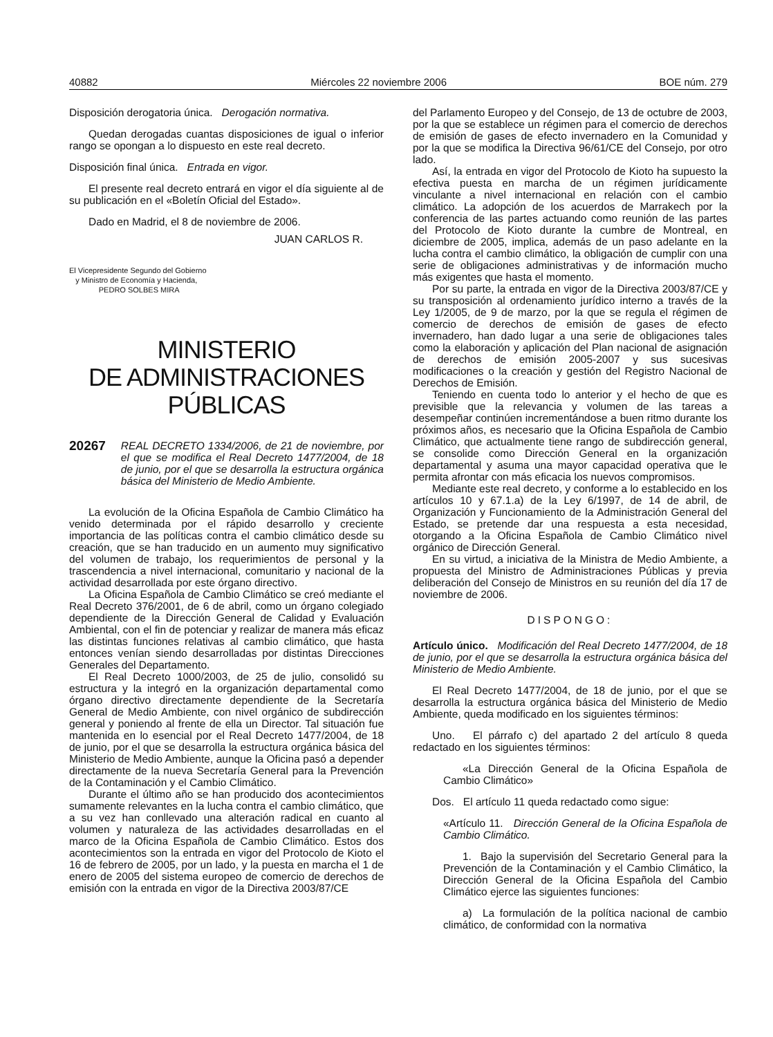40882 Miércoles 22 noviembre 2006 BOE núm. 279
Disposición derogatoria única. Derogación normativa.
Quedan derogadas cuantas disposiciones de igual o inferior rango se opongan a lo dispuesto en este real decreto.
Disposición final única. Entrada en vigor.
El presente real decreto entrará en vigor el día siguiente al de su publicación en el «Boletín Oficial del Estado».
Dado en Madrid, el 8 de noviembre de 2006.
JUAN CARLOS R.
El Vicepresidente Segundo del Gobierno
y Ministro de Economía y Hacienda,
PEDRO SOLBES MIRA
MINISTERIO
DE ADMINISTRACIONES PÚBLICAS
20267 REAL DECRETO 1334/2006, de 21 de noviembre, por el que se modifica el Real Decreto 1477/2004, de 18 de junio, por el que se desarrolla la estructura orgánica básica del Ministerio de Medio Ambiente.
La evolución de la Oficina Española de Cambio Climático ha venido determinada por el rápido desarrollo y creciente importancia de las políticas contra el cambio climático desde su creación, que se han traducido en un aumento muy significativo del volumen de trabajo, los requerimientos de personal y la trascendencia a nivel internacional, comunitario y nacional de la actividad desarrollada por este órgano directivo.
La Oficina Española de Cambio Climático se creó mediante el Real Decreto 376/2001, de 6 de abril, como un órgano colegiado dependiente de la Dirección General de Calidad y Evaluación Ambiental, con el fin de potenciar y realizar de manera más eficaz las distintas funciones relativas al cambio climático, que hasta entonces venían siendo desarrolladas por distintas Direcciones Generales del Departamento.
El Real Decreto 1000/2003, de 25 de julio, consolidó su estructura y la integró en la organización departamental como órgano directivo directamente dependiente de la Secretaría General de Medio Ambiente, con nivel orgánico de subdirección general y poniendo al frente de ella un Director. Tal situación fue mantenida en lo esencial por el Real Decreto 1477/2004, de 18 de junio, por el que se desarrolla la estructura orgánica básica del Ministerio de Medio Ambiente, aunque la Oficina pasó a depender directamente de la nueva Secretaría General para la Prevención de la Contaminación y el Cambio Climático.
Durante el último año se han producido dos acontecimientos sumamente relevantes en la lucha contra el cambio climático, que a su vez han conllevado una alteración radical en cuanto al volumen y naturaleza de las actividades desarrolladas en el marco de la Oficina Española de Cambio Climático. Estos dos acontecimientos son la entrada en vigor del Protocolo de Kioto el 16 de febrero de 2005, por un lado, y la puesta en marcha el 1 de enero de 2005 del sistema europeo de comercio de derechos de emisión con la entrada en vigor de la Directiva 2003/87/CE
del Parlamento Europeo y del Consejo, de 13 de octubre de 2003, por la que se establece un régimen para el comercio de derechos de emisión de gases de efecto invernadero en la Comunidad y por la que se modifica la Directiva 96/61/CE del Consejo, por otro lado.
Así, la entrada en vigor del Protocolo de Kioto ha supuesto la efectiva puesta en marcha de un régimen jurídicamente vinculante a nivel internacional en relación con el cambio climático. La adopción de los acuerdos de Marrakech por la conferencia de las partes actuando como reunión de las partes del Protocolo de Kioto durante la cumbre de Montreal, en diciembre de 2005, implica, además de un paso adelante en la lucha contra el cambio climático, la obligación de cumplir con una serie de obligaciones administrativas y de información mucho más exigentes que hasta el momento.
Por su parte, la entrada en vigor de la Directiva 2003/87/CE y su transposición al ordenamiento jurídico interno a través de la Ley 1/2005, de 9 de marzo, por la que se regula el régimen de comercio de derechos de emisión de gases de efecto invernadero, han dado lugar a una serie de obligaciones tales como la elaboración y aplicación del Plan nacional de asignación de derechos de emisión 2005-2007 y sus sucesivas modificaciones o la creación y gestión del Registro Nacional de Derechos de Emisión.
Teniendo en cuenta todo lo anterior y el hecho de que es previsible que la relevancia y volumen de las tareas a desempeñar continúen incrementándose a buen ritmo durante los próximos años, es necesario que la Oficina Española de Cambio Climático, que actualmente tiene rango de subdirección general, se consolide como Dirección General en la organización departamental y asuma una mayor capacidad operativa que le permita afrontar con más eficacia los nuevos compromisos.
Mediante este real decreto, y conforme a lo establecido en los artículos 10 y 67.1.a) de la Ley 6/1997, de 14 de abril, de Organización y Funcionamiento de la Administración General del Estado, se pretende dar una respuesta a esta necesidad, otorgando a la Oficina Española de Cambio Climático nivel orgánico de Dirección General.
En su virtud, a iniciativa de la Ministra de Medio Ambiente, a propuesta del Ministro de Administraciones Públicas y previa deliberación del Consejo de Ministros en su reunión del día 17 de noviembre de 2006.
DISPONGO:
Artículo único. Modificación del Real Decreto 1477/2004, de 18 de junio, por el que se desarrolla la estructura orgánica básica del Ministerio de Medio Ambiente.
El Real Decreto 1477/2004, de 18 de junio, por el que se desarrolla la estructura orgánica básica del Ministerio de Medio Ambiente, queda modificado en los siguientes términos:
Uno. El párrafo c) del apartado 2 del artículo 8 queda redactado en los siguientes términos:
«La Dirección General de la Oficina Española de Cambio Climático»
Dos. El artículo 11 queda redactado como sigue:
«Artículo 11. Dirección General de la Oficina Española de Cambio Climático.
1. Bajo la supervisión del Secretario General para la Prevención de la Contaminación y el Cambio Climático, la Dirección General de la Oficina Española del Cambio Climático ejerce las siguientes funciones:
a) La formulación de la política nacional de cambio climático, de conformidad con la normativa